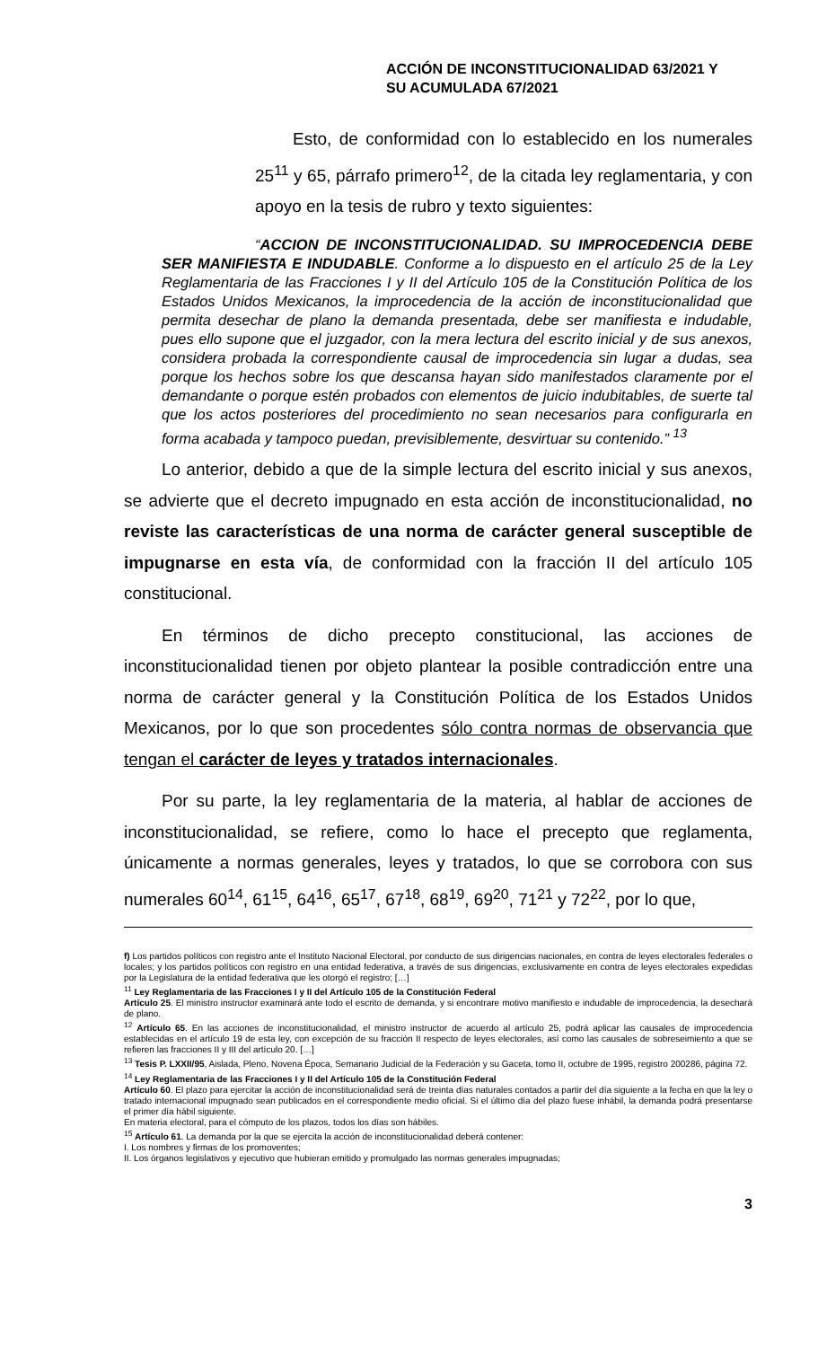ACCIÓN DE INCONSTITUCIONALIDAD 63/2021 Y
SU ACUMULADA 67/2021
Esto, de conformidad con lo establecido en los numerales 25<sup>11</sup> y 65, párrafo primero<sup>12</sup>, de la citada ley reglamentaria, y con apoyo en la tesis de rubro y texto siguientes:
“ACCION DE INCONSTITUCIONALIDAD. SU IMPROCEDENCIA DEBE SER MANIFIESTA E INDUDABLE. Conforme a lo dispuesto en el artículo 25 de la Ley Reglamentaria de las Fracciones I y II del Artículo 105 de la Constitución Política de los Estados Unidos Mexicanos, la improcedencia de la acción de inconstitucionalidad que permita desechar de plano la demanda presentada, debe ser manifiesta e indudable, pues ello supone que el juzgador, con la mera lectura del escrito inicial y de sus anexos, considera probada la correspondiente causal de improcedencia sin lugar a dudas, sea porque los hechos sobre los que descansa hayan sido manifestados claramente por el demandante o porque estén probados con elementos de juicio indubitables, de suerte tal que los actos posteriores del procedimiento no sean necesarios para configurarla en forma acabada y tampoco puedan, previsiblemente, desvirtuar su contenido.” <sup>13</sup>
Lo anterior, debido a que de la simple lectura del escrito inicial y sus anexos, se advierte que el decreto impugnado en esta acción de inconstitucionalidad, no reviste las características de una norma de carácter general susceptible de impugnarse en esta vía, de conformidad con la fracción II del artículo 105 constitucional.
En términos de dicho precepto constitucional, las acciones de inconstitucionalidad tienen por objeto plantear la posible contradicción entre una norma de carácter general y la Constitución Política de los Estados Unidos Mexicanos, por lo que son procedentes sólo contra normas de observancia que tengan el carácter de leyes y tratados internacionales.
Por su parte, la ley reglamentaria de la materia, al hablar de acciones de inconstitucionalidad, se refiere, como lo hace el precepto que reglamenta, únicamente a normas generales, leyes y tratados, lo que se corrobora con sus numerales 60<sup>14</sup>, 61<sup>15</sup>, 64<sup>16</sup>, 65<sup>17</sup>, 67<sup>18</sup>, 68<sup>19</sup>, 69<sup>20</sup>, 71<sup>21</sup> y 72<sup>22</sup>, por lo que,
f) Los partidos políticos con registro ante el Instituto Nacional Electoral, por conducto de sus dirigencias nacionales, en contra de leyes electorales federales o locales; y los partidos políticos con registro en una entidad federativa, a través de sus dirigencias, exclusivamente en contra de leyes electorales expedidas por la Legislatura de la entidad federativa que les otorgó el registro; […]
<sup>11</sup> Ley Reglamentaria de las Fracciones I y II del Artículo 105 de la Constitución Federal
Artículo 25. El ministro instructor examinará ante todo el escrito de demanda, y si encontrare motivo manifiesto e indudable de improcedencia, la desechará de plano.
<sup>12</sup> Artículo 65. En las acciones de inconstitucionalidad, el ministro instructor de acuerdo al artículo 25, podrá aplicar las causales de improcedencia establecidas en el artículo 19 de esta ley, con excepción de su fracción II respecto de leyes electorales, así como las causales de sobreseimiento a que se refieren las fracciones II y III del artículo 20. […]
<sup>13</sup> Tesis P. LXXII/95, Aislada, Pleno, Novena Época, Semanario Judicial de la Federación y su Gaceta, tomo II, octubre de 1995, registro 200286, página 72.
<sup>14</sup> Ley Reglamentaria de las Fracciones I y II del Artículo 105 de la Constitución Federal
Artículo 60. El plazo para ejercitar la acción de inconstitucionalidad será de treinta días naturales contados a partir del día siguiente a la fecha en que la ley o tratado internacional impugnado sean publicados en el correspondiente medio oficial. Si el último día del plazo fuese inhábil, la demanda podrá presentarse el primer día hábil siguiente.
En materia electoral, para el cómputo de los plazos, todos los días son hábiles.
<sup>15</sup> Artículo 61. La demanda por la que se ejercita la acción de inconstitucionalidad deberá contener:
I. Los nombres y firmas de los promoventes;
II. Los órganos legislativos y ejecutivo que hubieran emitido y promulgado las normas generales impugnadas;
3